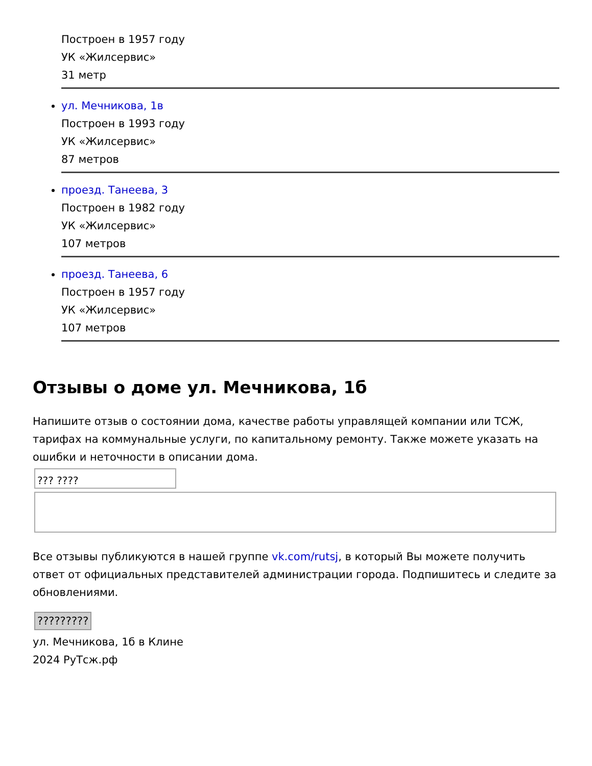Построен в 1957 году
УК «Жилсервис»
31 метр
ул. Мечникова, 1в
Построен в 1993 году
УК «Жилсервис»
87 метров
проезд. Танеева, 3
Построен в 1982 году
УК «Жилсервис»
107 метров
проезд. Танеева, 6
Построен в 1957 году
УК «Жилсервис»
107 метров
Отзывы о доме ул. Мечникова, 1б
Напишите отзыв о состоянии дома, качестве работы управлящей компании или ТСЖ, тарифах на коммунальные услуги, по капитальному ремонту. Также можете указать на ошибки и неточности в описании дома.
??? ????
Все отзывы публикуются в нашей группе vk.com/rutsj, в который Вы можете получить ответ от официальных представителей администрации города. Подпишитесь и следите за обновлениями.
?????????
ул. Мечникова, 1б в Клине
2024 РуТсж.рф